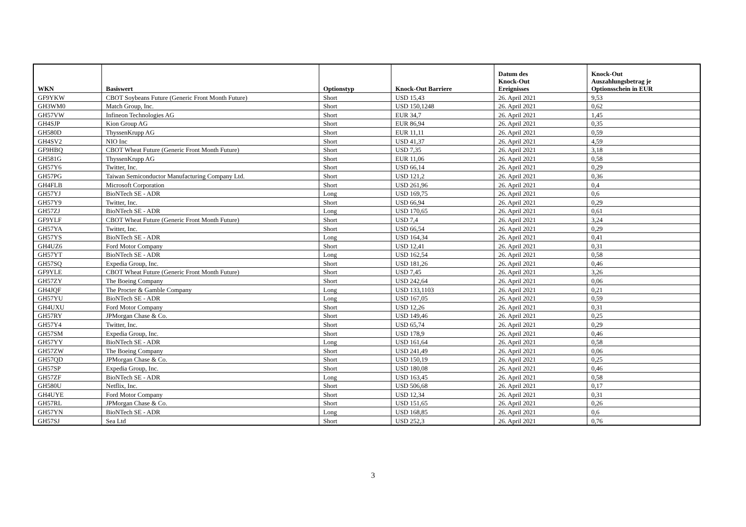| WKN | Basiswert | Optionstyp | Knock-Out Barriere | Datum des Knock-Out Ereignisses | Knock-Out Auszahlungsbetrag je Optionsschein in EUR |
| --- | --- | --- | --- | --- | --- |
| GF9YKW | CBOT Soybeans Future (Generic Front Month Future) | Short | USD 15,43 | 26. April 2021 | 9,53 |
| GH3WM0 | Match Group, Inc. | Short | USD 150,1248 | 26. April 2021 | 0,62 |
| GH57VW | Infineon Technologies AG | Short | EUR 34,7 | 26. April 2021 | 1,45 |
| GH4SJP | Kion Group AG | Short | EUR 86,94 | 26. April 2021 | 0,35 |
| GH580D | ThyssenKrupp AG | Short | EUR 11,11 | 26. April 2021 | 0,59 |
| GH4SV2 | NIO Inc | Short | USD 41,37 | 26. April 2021 | 4,59 |
| GF9HBQ | CBOT Wheat Future (Generic Front Month Future) | Short | USD 7,35 | 26. April 2021 | 3,18 |
| GH581G | ThyssenKrupp AG | Short | EUR 11,06 | 26. April 2021 | 0,58 |
| GH57Y6 | Twitter, Inc. | Short | USD 66,14 | 26. April 2021 | 0,29 |
| GH57PG | Taiwan Semiconductor Manufacturing Company Ltd. | Short | USD 121,2 | 26. April 2021 | 0,36 |
| GH4FLB | Microsoft Corporation | Short | USD 261,96 | 26. April 2021 | 0,4 |
| GH57YJ | BioNTech SE - ADR | Long | USD 169,75 | 26. April 2021 | 0,6 |
| GH57Y9 | Twitter, Inc. | Short | USD 66,94 | 26. April 2021 | 0,29 |
| GH57ZJ | BioNTech SE - ADR | Long | USD 170,65 | 26. April 2021 | 0,61 |
| GF9YLF | CBOT Wheat Future (Generic Front Month Future) | Short | USD 7,4 | 26. April 2021 | 3,24 |
| GH57YA | Twitter, Inc. | Short | USD 66,54 | 26. April 2021 | 0,29 |
| GH57YS | BioNTech SE - ADR | Long | USD 164,34 | 26. April 2021 | 0,41 |
| GH4UZ6 | Ford Motor Company | Short | USD 12,41 | 26. April 2021 | 0,31 |
| GH57YT | BioNTech SE - ADR | Long | USD 162,54 | 26. April 2021 | 0,58 |
| GH57SQ | Expedia Group, Inc. | Short | USD 181,26 | 26. April 2021 | 0,46 |
| GF9YLE | CBOT Wheat Future (Generic Front Month Future) | Short | USD 7,45 | 26. April 2021 | 3,26 |
| GH57ZY | The Boeing Company | Short | USD 242,64 | 26. April 2021 | 0,06 |
| GH4JQF | The Procter & Gamble Company | Long | USD 133,1103 | 26. April 2021 | 0,21 |
| GH57YU | BioNTech SE - ADR | Long | USD 167,05 | 26. April 2021 | 0,59 |
| GH4UXU | Ford Motor Company | Short | USD 12,26 | 26. April 2021 | 0,31 |
| GH57RY | JPMorgan Chase & Co. | Short | USD 149,46 | 26. April 2021 | 0,25 |
| GH57Y4 | Twitter, Inc. | Short | USD 65,74 | 26. April 2021 | 0,29 |
| GH57SM | Expedia Group, Inc. | Short | USD 178,9 | 26. April 2021 | 0,46 |
| GH57YY | BioNTech SE - ADR | Long | USD 161,64 | 26. April 2021 | 0,58 |
| GH57ZW | The Boeing Company | Short | USD 241,49 | 26. April 2021 | 0,06 |
| GH57QD | JPMorgan Chase & Co. | Short | USD 150,19 | 26. April 2021 | 0,25 |
| GH57SP | Expedia Group, Inc. | Short | USD 180,08 | 26. April 2021 | 0,46 |
| GH57ZF | BioNTech SE - ADR | Long | USD 163,45 | 26. April 2021 | 0,58 |
| GH580U | Netflix, Inc. | Short | USD 506,68 | 26. April 2021 | 0,17 |
| GH4UYE | Ford Motor Company | Short | USD 12,34 | 26. April 2021 | 0,31 |
| GH57RL | JPMorgan Chase & Co. | Short | USD 151,65 | 26. April 2021 | 0,26 |
| GH57YN | BioNTech SE - ADR | Long | USD 168,85 | 26. April 2021 | 0,6 |
| GH57SJ | Sea Ltd | Short | USD 252,3 | 26. April 2021 | 0,76 |
3